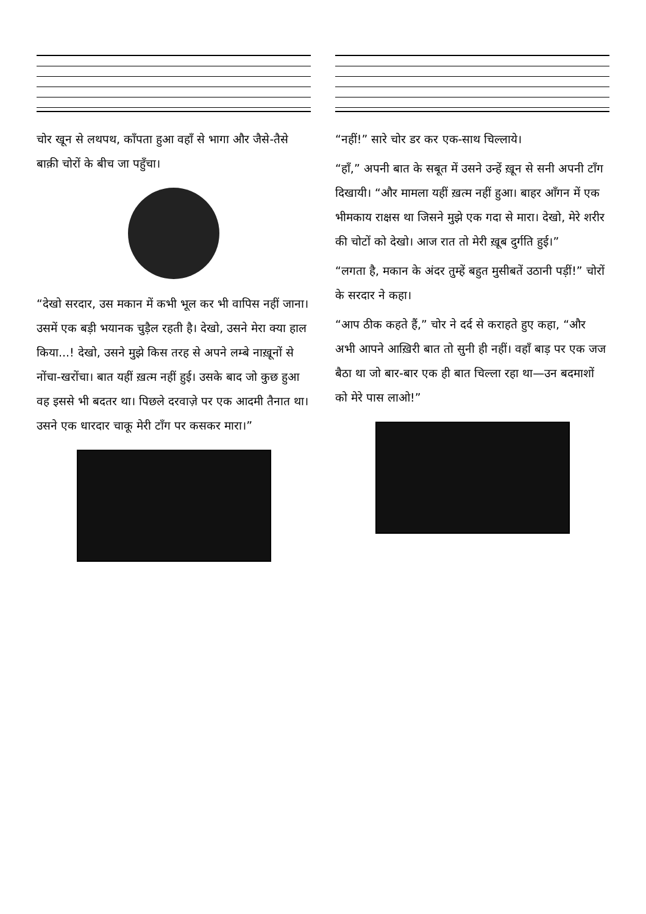चोर खून से लथपथ, काँपता हुआ वहाँ से भागा और जैसे-तैसे बाक़ी चोरों के बीच जा पहुँचा।
“देखो सरदार, उस मकान में कभी भूल कर भी वापिस नहीं जाना। उसमें एक बड़ी भयानक चुड़ैल रहती है। देखो, उसने मेरा क्या हाल किया...! देखो, उसने मुझे किस तरह से अपने लम्बे नाख़ूनों से नोंचा-खरोंचा। बात यहीं ख़त्म नहीं हुई। उसके बाद जो कुछ हुआ वह इससे भी बदतर था। पिछले दरवाज़े पर एक आदमी तैनात था। उसने एक धारदार चाकू मेरी टाँग पर कसकर मारा।”
“नहीं!” सारे चोर डर कर एक-साथ चिल्लाये।
“हाँ,” अपनी बात के सबूत में उसने उन्हें ख़ून से सनी अपनी टाँग दिखायी। “और मामला यहीं ख़त्म नहीं हुआ। बाहर आँगन में एक भीमकाय राक्षस था जिसने मुझे एक गदा से मारा। देखो, मेरे शरीर की चोटों को देखो। आज रात तो मेरी ख़ूब दुर्गति हुई।”
“लगता है, मकान के अंदर तुम्हें बहुत मुसीबतें उठानी पड़ीं!” चोरों के सरदार ने कहा।
“आप ठीक कहते हैं,” चोर ने दर्द से कराहते हुए कहा, “और अभी आपने आख़िरी बात तो सुनी ही नहीं। वहाँ बाड़ पर एक जज बैठा था जो बार-बार एक ही बात चिल्ला रहा था—उन बदमाशों को मेरे पास लाओ!”